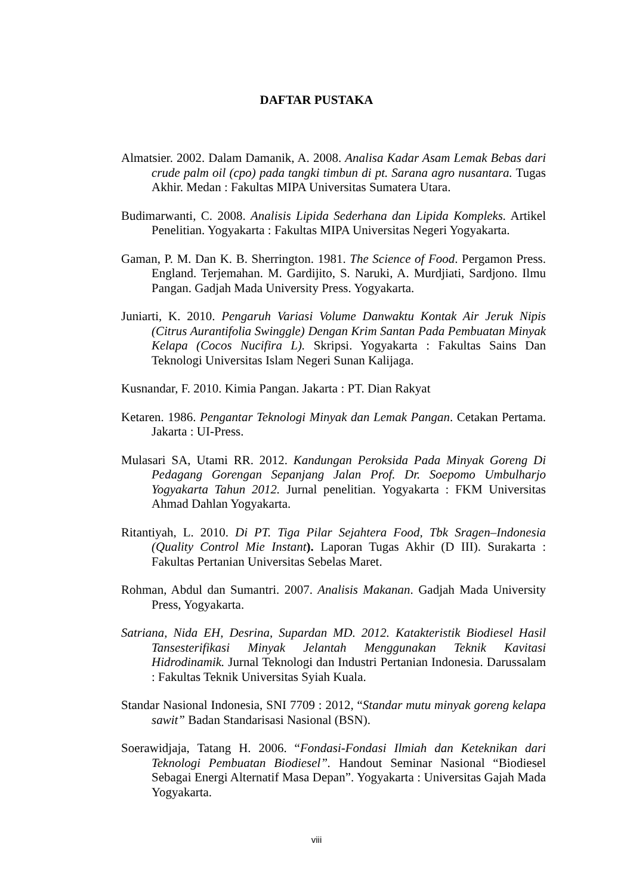DAFTAR PUSTAKA
Almatsier. 2002. Dalam Damanik, A. 2008. Analisa Kadar Asam Lemak Bebas dari crude palm oil (cpo) pada tangki timbun di pt. Sarana agro nusantara. Tugas Akhir. Medan : Fakultas MIPA Universitas Sumatera Utara.
Budimarwanti, C. 2008. Analisis Lipida Sederhana dan Lipida Kompleks. Artikel Penelitian. Yogyakarta : Fakultas MIPA Universitas Negeri Yogyakarta.
Gaman, P. M. Dan K. B. Sherrington. 1981. The Science of Food. Pergamon Press. England. Terjemahan. M. Gardijito, S. Naruki, A. Murdjiati, Sardjono. Ilmu Pangan. Gadjah Mada University Press. Yogyakarta.
Juniarti, K. 2010. Pengaruh Variasi Volume Danwaktu Kontak Air Jeruk Nipis (Citrus Aurantifolia Swinggle) Dengan Krim Santan Pada Pembuatan Minyak Kelapa (Cocos Nucifira L). Skripsi. Yogyakarta : Fakultas Sains Dan Teknologi Universitas Islam Negeri Sunan Kalijaga.
Kusnandar, F. 2010. Kimia Pangan. Jakarta : PT. Dian Rakyat
Ketaren. 1986. Pengantar Teknologi Minyak dan Lemak Pangan. Cetakan Pertama. Jakarta : UI-Press.
Mulasari SA, Utami RR. 2012. Kandungan Peroksida Pada Minyak Goreng Di Pedagang Gorengan Sepanjang Jalan Prof. Dr. Soepomo Umbulharjo Yogyakarta Tahun 2012. Jurnal penelitian. Yogyakarta : FKM Universitas Ahmad Dahlan Yogyakarta.
Ritantiyah, L. 2010. Di PT. Tiga Pilar Sejahtera Food, Tbk Sragen–Indonesia (Quality Control Mie Instant). Laporan Tugas Akhir (D III). Surakarta : Fakultas Pertanian Universitas Sebelas Maret.
Rohman, Abdul dan Sumantri. 2007. Analisis Makanan. Gadjah Mada University Press, Yogyakarta.
Satriana, Nida EH, Desrina, Supardan MD. 2012. Katakteristik Biodiesel Hasil Tansesterifikasi Minyak Jelantah Menggunakan Teknik Kavitasi Hidrodinamik. Jurnal Teknologi dan Industri Pertanian Indonesia. Darussalam : Fakultas Teknik Universitas Syiah Kuala.
Standar Nasional Indonesia, SNI 7709 : 2012, “Standar mutu minyak goreng kelapa sawit” Badan Standarisasi Nasional (BSN).
Soerawidjaja, Tatang H. 2006. “Fondasi-Fondasi Ilmiah dan Keteknikan dari Teknologi Pembuatan Biodiesel”. Handout Seminar Nasional “Biodiesel Sebagai Energi Alternatif Masa Depan”. Yogyakarta : Universitas Gajah Mada Yogyakarta.
viii